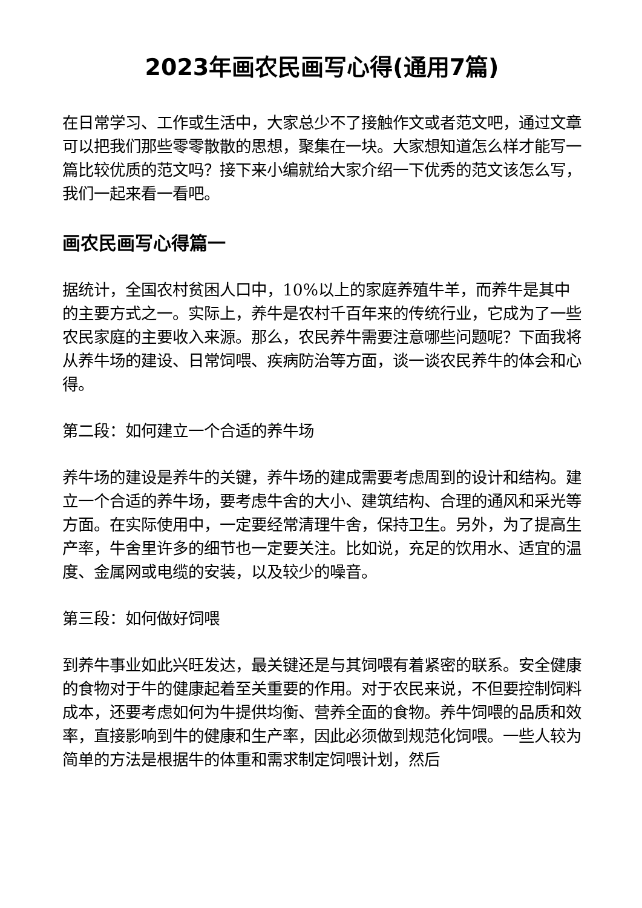2023年画农民画写心得(通用7篇)
在日常学习、工作或生活中，大家总少不了接触作文或者范文吧，通过文章可以把我们那些零零散散的思想，聚集在一块。大家想知道怎么样才能写一篇比较优质的范文吗？接下来小编就给大家介绍一下优秀的范文该怎么写，我们一起来看一看吧。
画农民画写心得篇一
据统计，全国农村贫困人口中，10%以上的家庭养殖牛羊，而养牛是其中的主要方式之一。实际上，养牛是农村千百年来的传统行业，它成为了一些农民家庭的主要收入来源。那么，农民养牛需要注意哪些问题呢？下面我将从养牛场的建设、日常饲喂、疾病防治等方面，谈一谈农民养牛的体会和心得。
第二段：如何建立一个合适的养牛场
养牛场的建设是养牛的关键，养牛场的建成需要考虑周到的设计和结构。建立一个合适的养牛场，要考虑牛舍的大小、建筑结构、合理的通风和采光等方面。在实际使用中，一定要经常清理牛舍，保持卫生。另外，为了提高生产率，牛舍里许多的细节也一定要关注。比如说，充足的饮用水、适宜的温度、金属网或电缆的安装，以及较少的噪音。
第三段：如何做好饲喂
到养牛事业如此兴旺发达，最关键还是与其饲喂有着紧密的联系。安全健康的食物对于牛的健康起着至关重要的作用。对于农民来说，不但要控制饲料成本，还要考虑如何为牛提供均衡、营养全面的食物。养牛饲喂的品质和效率，直接影响到牛的健康和生产率，因此必须做到规范化饲喂。一些人较为简单的方法是根据牛的体重和需求制定饲喂计划，然后